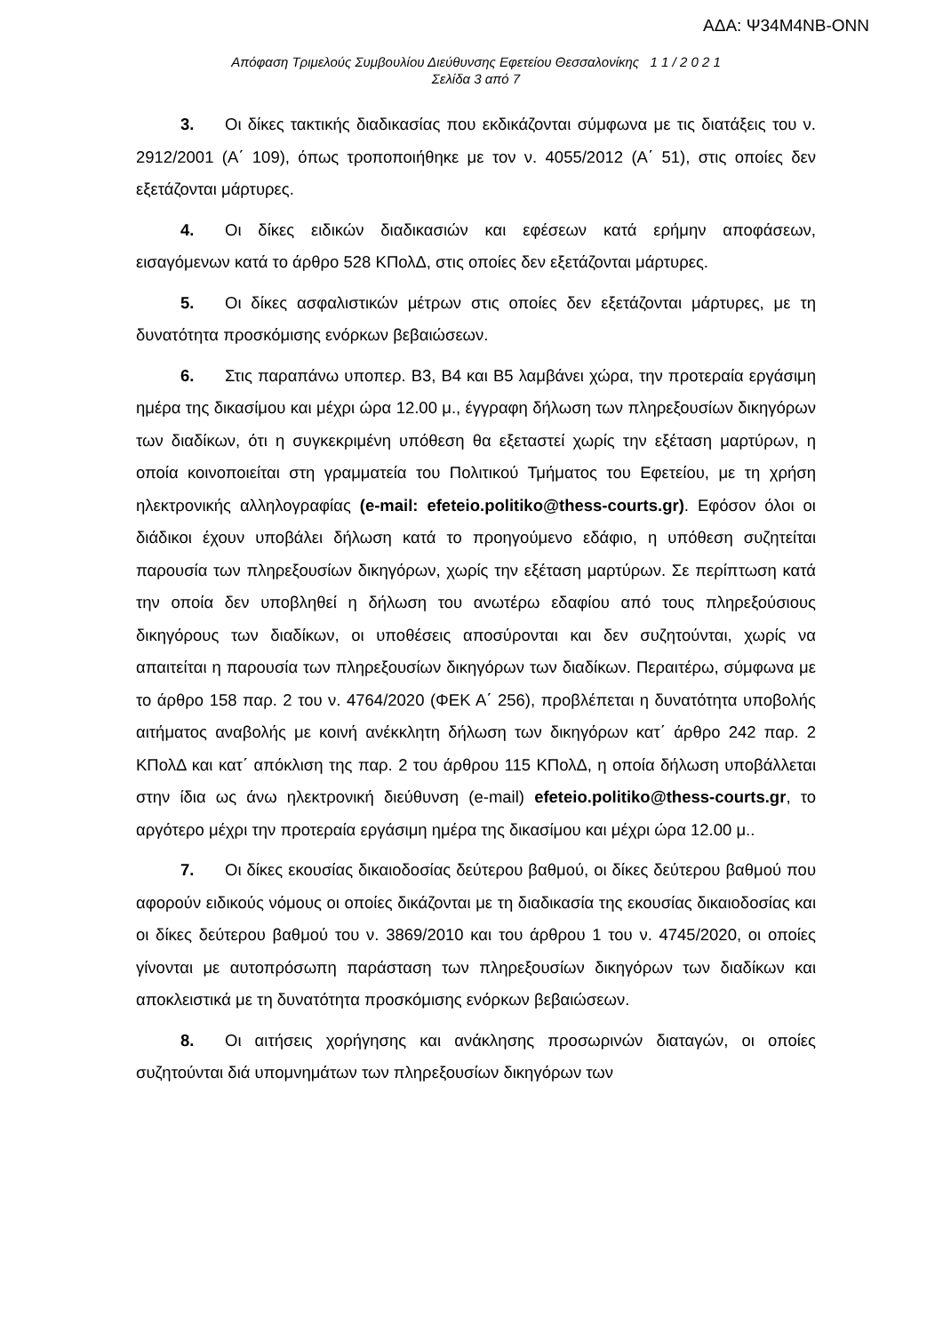ΑΔΑ: Ψ34Μ4ΝΒ-ΟΝΝ
Απόφαση Τριμελούς Συμβουλίου Διεύθυνσης Εφετείου Θεσσαλονίκης 1 1 / 2 0 2 1
Σελίδα 3 από 7
3. Οι δίκες τακτικής διαδικασίας που εκδικάζονται σύμφωνα με τις διατάξεις του ν. 2912/2001 (Α΄ 109), όπως τροποποιήθηκε με τον ν. 4055/2012 (Α΄ 51), στις οποίες δεν εξετάζονται μάρτυρες.
4. Οι δίκες ειδικών διαδικασιών και εφέσεων κατά ερήμην αποφάσεων, εισαγόμενων κατά το άρθρο 528 ΚΠολΔ, στις οποίες δεν εξετάζονται μάρτυρες.
5. Οι δίκες ασφαλιστικών μέτρων στις οποίες δεν εξετάζονται μάρτυρες, με τη δυνατότητα προσκόμισης ενόρκων βεβαιώσεων.
6. Στις παραπάνω υποπερ. Β3, Β4 και Β5 λαμβάνει χώρα, την προτεραία εργάσιμη ημέρα της δικασίμου και μέχρι ώρα 12.00 μ., έγγραφη δήλωση των πληρεξουσίων δικηγόρων των διαδίκων, ότι η συγκεκριμένη υπόθεση θα εξεταστεί χωρίς την εξέταση μαρτύρων, η οποία κοινοποιείται στη γραμματεία του Πολιτικού Τμήματος του Εφετείου, με τη χρήση ηλεκτρονικής αλληλογραφίας (e-mail: efeteio.politiko@thess-courts.gr). Εφόσον όλοι οι διάδικοι έχουν υποβάλει δήλωση κατά το προηγούμενο εδάφιο, η υπόθεση συζητείται παρουσία των πληρεξουσίων δικηγόρων, χωρίς την εξέταση μαρτύρων. Σε περίπτωση κατά την οποία δεν υποβληθεί η δήλωση του ανωτέρω εδαφίου από τους πληρεξούσιους δικηγόρους των διαδίκων, οι υποθέσεις αποσύρονται και δεν συζητούνται, χωρίς να απαιτείται η παρουσία των πληρεξουσίων δικηγόρων των διαδίκων. Περαιτέρω, σύμφωνα με το άρθρο 158 παρ. 2 του ν. 4764/2020 (ΦΕΚ Α΄ 256), προβλέπεται η δυνατότητα υποβολής αιτήματος αναβολής με κοινή ανέκκλητη δήλωση των δικηγόρων κατ΄ άρθρο 242 παρ. 2 ΚΠολΔ και κατ΄ απόκλιση της παρ. 2 του άρθρου 115 ΚΠολΔ, η οποία δήλωση υποβάλλεται στην ίδια ως άνω ηλεκτρονική διεύθυνση (e-mail) efeteio.politiko@thess-courts.gr, το αργότερο μέχρι την προτεραία εργάσιμη ημέρα της δικασίμου και μέχρι ώρα 12.00 μ..
7. Οι δίκες εκουσίας δικαιοδοσίας δεύτερου βαθμού, οι δίκες δεύτερου βαθμού που αφορούν ειδικούς νόμους οι οποίες δικάζονται με τη διαδικασία της εκουσίας δικαιοδοσίας και οι δίκες δεύτερου βαθμού του ν. 3869/2010 και του άρθρου 1 του ν. 4745/2020, οι οποίες γίνονται με αυτοπρόσωπη παράσταση των πληρεξουσίων δικηγόρων των διαδίκων και αποκλειστικά με τη δυνατότητα προσκόμισης ενόρκων βεβαιώσεων.
8. Οι αιτήσεις χορήγησης και ανάκλησης προσωρινών διαταγών, οι οποίες συζητούνται διά υπομνημάτων των πληρεξουσίων δικηγόρων των